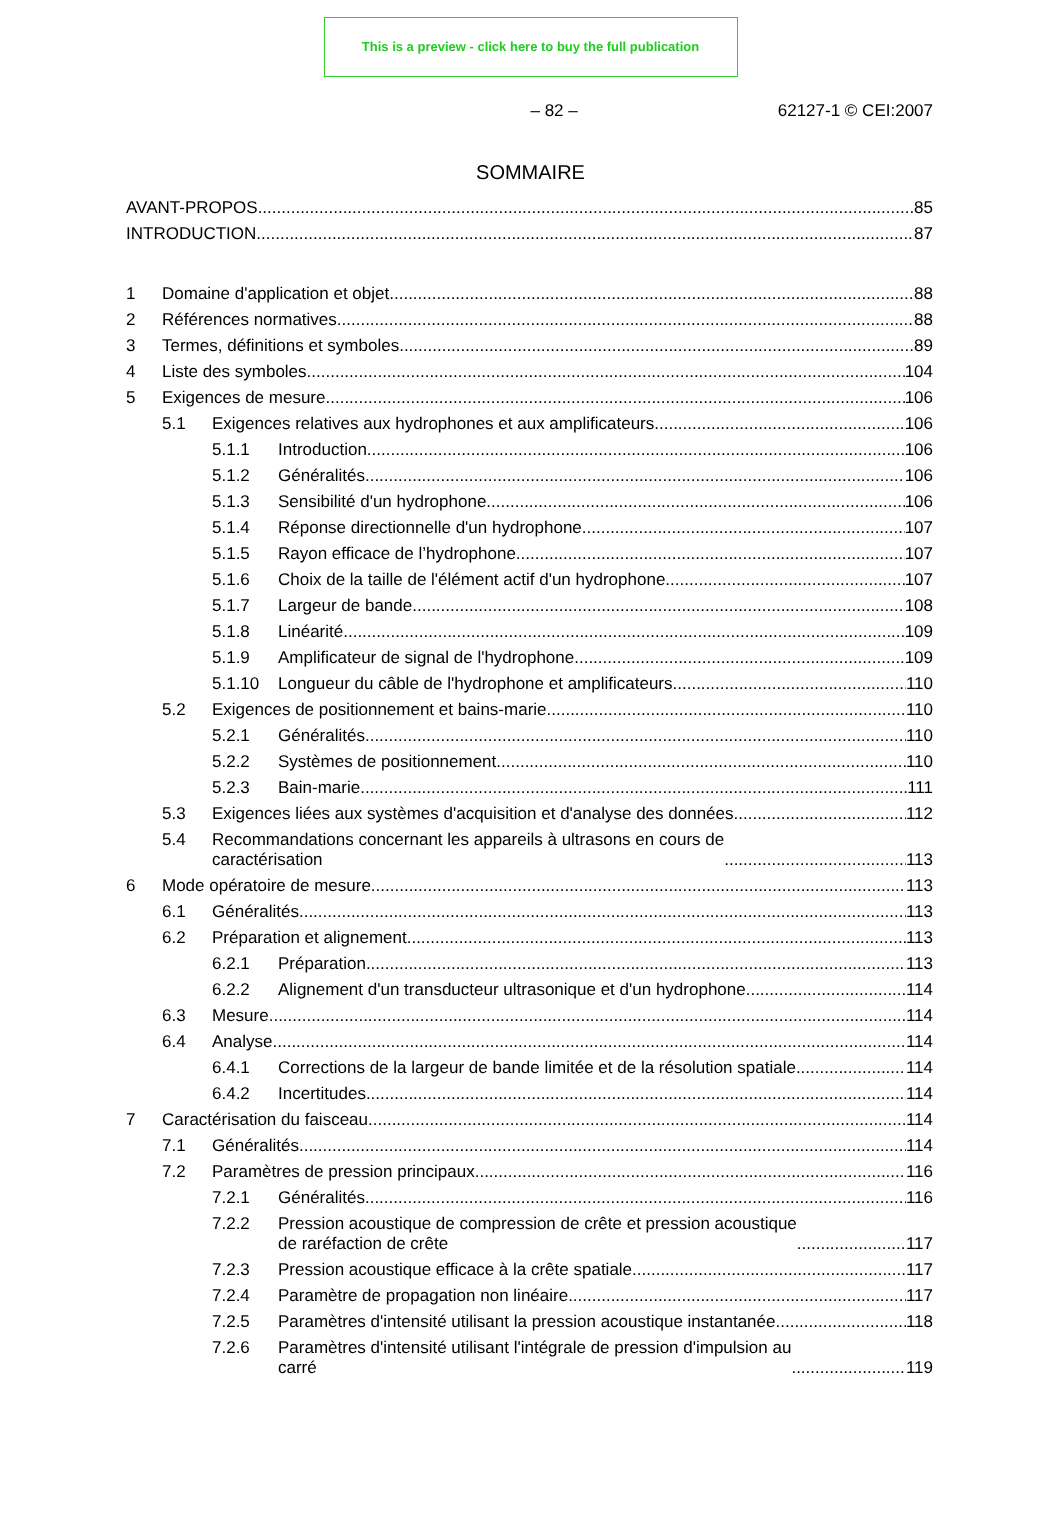This is a preview - click here to buy the full publication
– 82 – 62127-1 © CEI:2007
SOMMAIRE
AVANT-PROPOS 85
INTRODUCTION 87
1 Domaine d'application et objet 88
2 Références normatives 88
3 Termes, définitions et symboles 89
4 Liste des symboles 104
5 Exigences de mesure 106
5.1 Exigences relatives aux hydrophones et aux amplificateurs 106
5.1.1 Introduction 106
5.1.2 Généralités 106
5.1.3 Sensibilité d'un hydrophone 106
5.1.4 Réponse directionnelle d'un hydrophone 107
5.1.5 Rayon efficace de l’hydrophone 107
5.1.6 Choix de la taille de l'élément actif d'un hydrophone 107
5.1.7 Largeur de bande 108
5.1.8 Linéarité 109
5.1.9 Amplificateur de signal de l'hydrophone 109
5.1.10 Longueur du câble de l'hydrophone et amplificateurs 110
5.2 Exigences de positionnement et bains-marie 110
5.2.1 Généralités 110
5.2.2 Systèmes de positionnement 110
5.2.3 Bain-marie 111
5.3 Exigences liées aux systèmes d'acquisition et d'analyse des données 112
5.4 Recommandations concernant les appareils à ultrasons en cours de
caractérisation 113
6 Mode opératoire de mesure 113
6.1 Généralités 113
6.2 Préparation et alignement 113
6.2.1 Préparation 113
6.2.2 Alignement d'un transducteur ultrasonique et d'un hydrophone 114
6.3 Mesure 114
6.4 Analyse 114
6.4.1 Corrections de la largeur de bande limitée et de la résolution spatiale 114
6.4.2 Incertitudes 114
7 Caractérisation du faisceau 114
7.1 Généralités 114
7.2 Paramètres de pression principaux 116
7.2.1 Généralités 116
7.2.2 Pression acoustique de compression de crête et pression acoustique
de raréfaction de crête 117
7.2.3 Pression acoustique efficace à la crête spatiale 117
7.2.4 Paramètre de propagation non linéaire 117
7.2.5 Paramètres d'intensité utilisant la pression acoustique instantanée 118
7.2.6 Paramètres d'intensité utilisant l'intégrale de pression d'impulsion au
carré 119